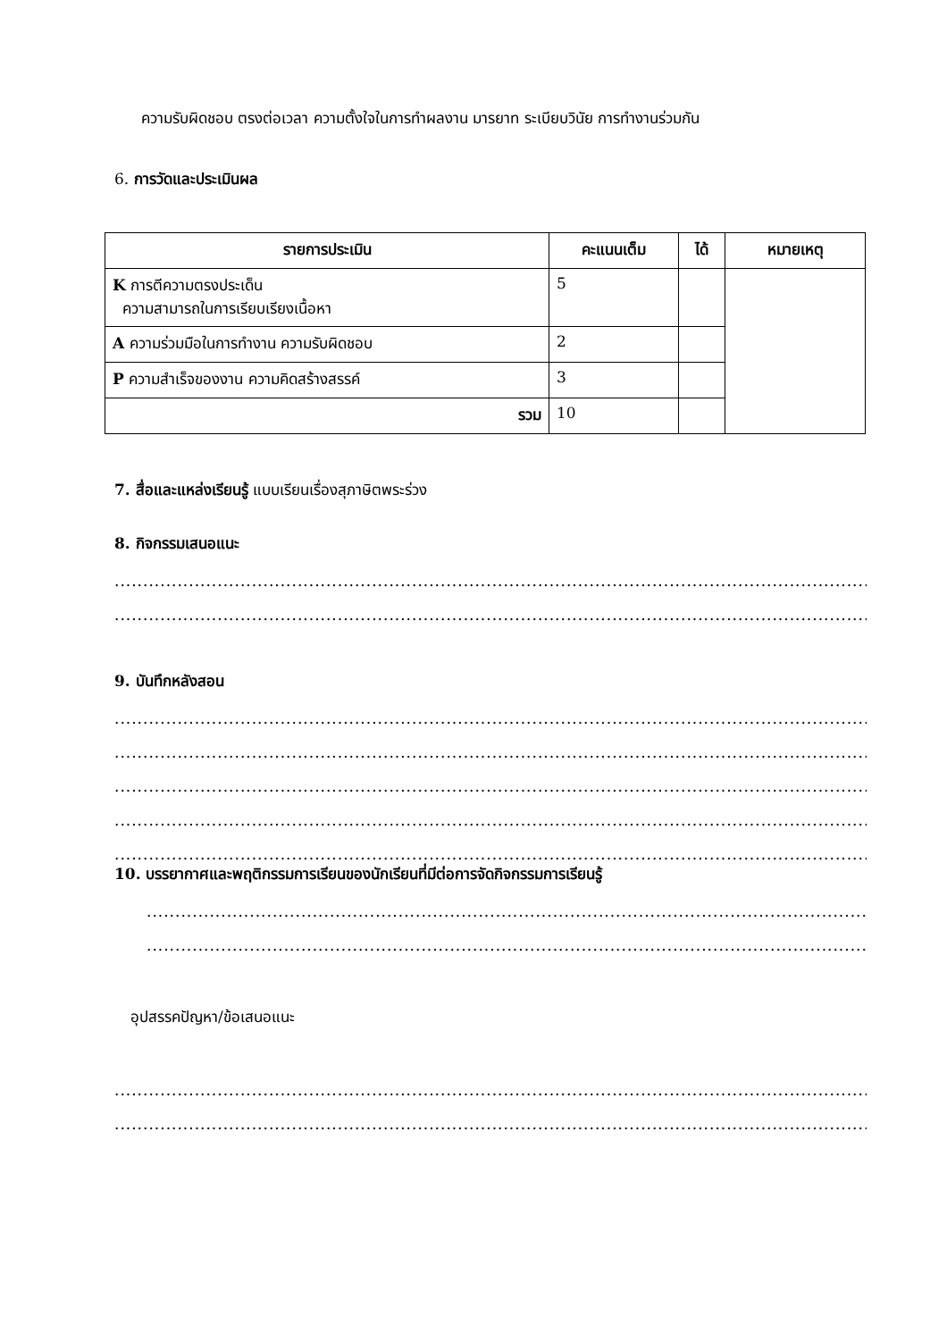ความรับผิดชอบ ตรงต่อเวลา ความตั้งใจในการทำผลงาน มารยาท ระเบียบวินัย การทำงานร่วมกัน
6. การวัดและประเมินผล
| รายการประเมิน | คะแนนเต็ม | ได้ | หมายเหตุ |
| --- | --- | --- | --- |
| K การตีความตรงประเด็น ความสามารถในการเรียบเรียงเนื้อหา | 5 | | |
| A ความร่วมมือในการทำงาน ความรับผิดชอบ | 2 | | |
| P ความสำเร็จของงาน ความคิดสร้างสรรค์ | 3 | | |
| รวม | 10 | | |
7. สื่อและแหล่งเรียนรู้ แบบเรียนเรื่องสุภาษิตพระร่วง
8. กิจกรรมเสนอแนะ
.......................................................................................................................................
.......................................................................................................................................
9. บันทึกหลังสอน
.......................................................................................................................................
.......................................................................................................................................
.......................................................................................................................................
.......................................................................................................................................
.......................................................................................................................................
10. บรรยากาศและพฤติกรรมการเรียนของนักเรียนที่มีต่อการจัดกิจกรรมการเรียนรู้
..............................................................................................................................
..............................................................................................................................
อุปสรรคปัญหา/ข้อเสนอแนะ
.......................................................................................................................................
.......................................................................................................................................